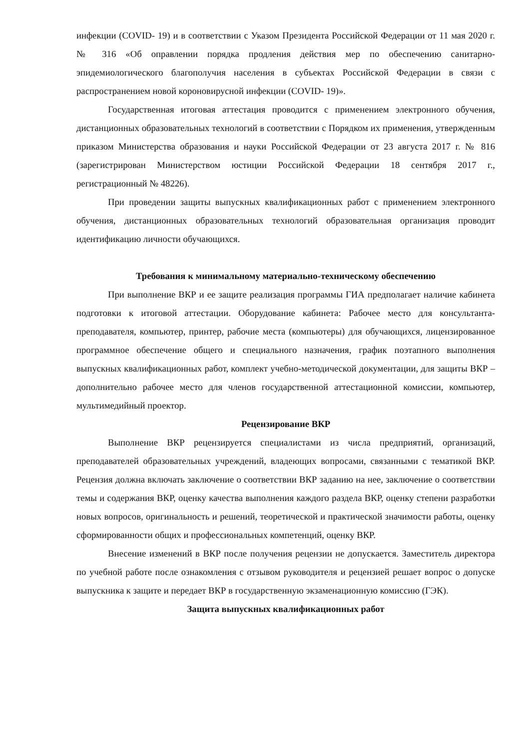инфекции (COVID- 19) и в соответствии с Указом Президента Российской Федерации от 11 мая 2020 г. № 316 «Об оправлении порядка продления действия мер по обеспечению санитарно-эпидемиологического благополучия населения в субъектах Российской Федерации в связи с распространением новой короновирусной инфекции (COVID- 19)».
Государственная итоговая аттестация проводится с применением электронного обучения, дистанционных образовательных технологий в соответствии с Порядком их применения, утвержденным приказом Министерства образования и науки Российской Федерации от 23 августа 2017 г. № 816 (зарегистрирован Министерством юстиции Российской Федерации 18 сентября 2017 г., регистрационный № 48226).
При проведении защиты выпускных квалификационных работ с применением электронного обучения, дистанционных образовательных технологий образовательная организация проводит идентификацию личности обучающихся.
Требования к минимальному материально-техническому обеспечению
При выполнение ВКР и ее защите реализация программы ГИА предполагает наличие кабинета подготовки к итоговой аттестации. Оборудование кабинета: Рабочее место для консультанта-преподавателя, компьютер, принтер, рабочие места (компьютеры) для обучающихся, лицензированное программное обеспечение общего и специального назначения, график поэтапного выполнения выпускных квалификационных работ, комплект учебно-методической документации, для защиты ВКР – дополнительно рабочее место для членов государственной аттестационной комиссии, компьютер, мультимедийный проектор.
Рецензирование ВКР
Выполнение ВКР рецензируется специалистами из числа предприятий, организаций, преподавателей образовательных учреждений, владеющих вопросами, связанными с тематикой ВКР. Рецензия должна включать заключение о соответствии ВКР заданию на нее, заключение о соответствии темы и содержания ВКР, оценку качества выполнения каждого раздела ВКР, оценку степени разработки новых вопросов, оригинальность и решений, теоретической и практической значимости работы, оценку сформированности общих и профессиональных компетенций, оценку ВКР.
Внесение изменений в ВКР после получения рецензии не допускается. Заместитель директора по учебной работе после ознакомления с отзывом руководителя и рецензией решает вопрос о допуске выпускника к защите и передает ВКР в государственную экзаменационную комиссию (ГЭК).
Защита выпускных квалификационных работ